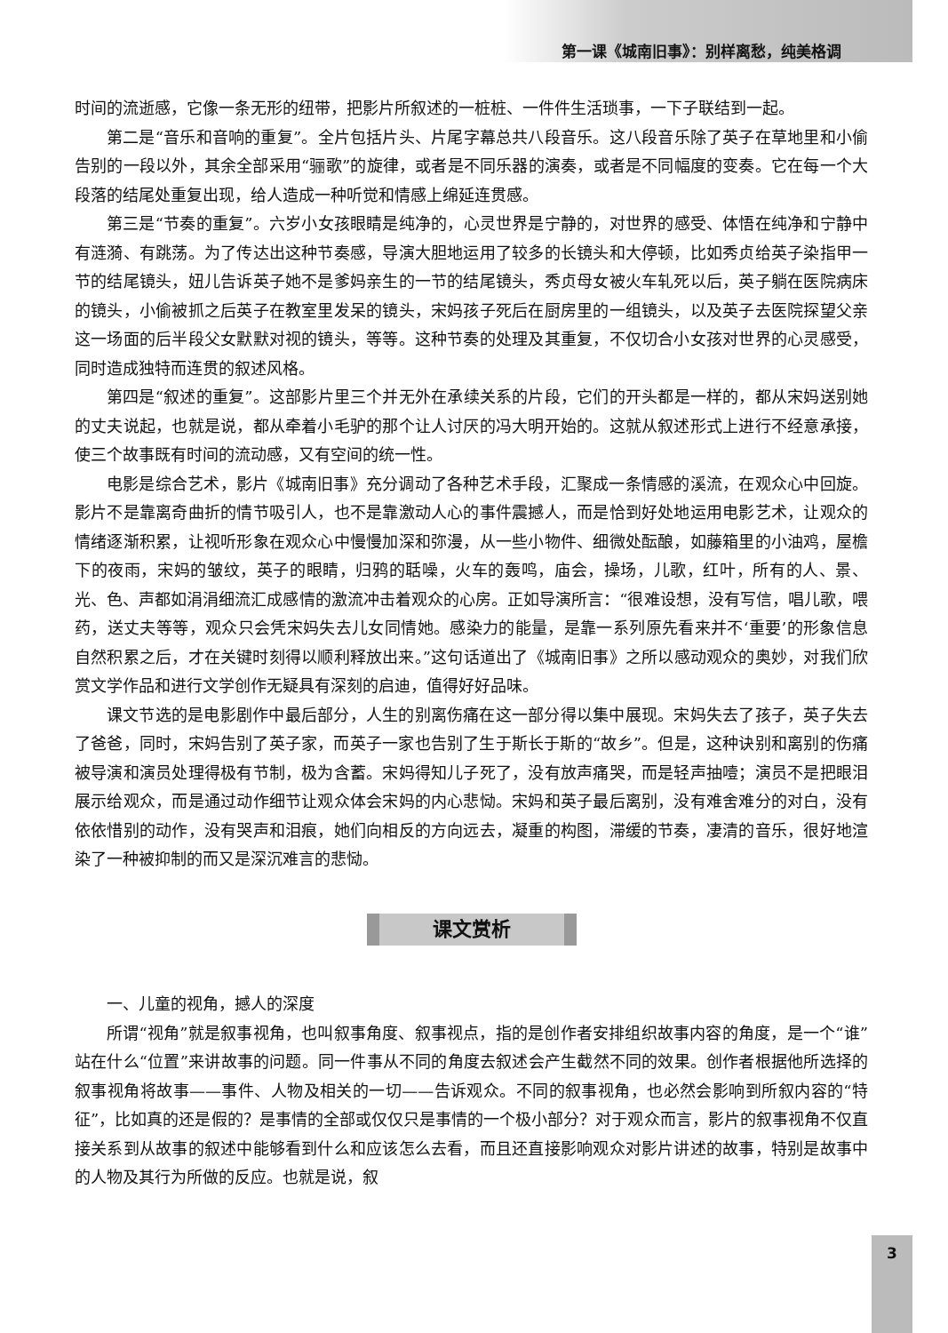第一课《城南旧事》：别样离愁，纯美格调
时间的流逝感，它像一条无形的纽带，把影片所叙述的一桩桩、一件件生活琐事，一下子联结到一起。
第二是“音乐和音响的重复”。全片包括片头、片尾字幕总共八段音乐。这八段音乐除了英子在草地里和小偷告别的一段以外，其余全部采用“骊歌”的旋律，或者是不同乐器的演奏，或者是不同幅度的变奏。它在每一个大段落的结尾处重复出现，给人造成一种听觉和情感上绵延连贯感。
第三是“节奏的重复”。六岁小女孩眼睛是纯净的，心灵世界是宁静的，对世界的感受、体悟在纯净和宁静中有涟漪、有跳荡。为了传达出这种节奏感，导演大胆地运用了较多的长镜头和大停顿，比如秀贞给英子染指甲一节的结尾镜头，妞儿告诉英子她不是爹妈亲生的一节的结尾镜头，秀贞母女被火车轧死以后，英子躺在医院病床的镜头，小偷被抓之后英子在教室里发呆的镜头，宋妈孩子死后在厨房里的一组镜头，以及英子去医院探望父亲这一场面的后半段父女默默对视的镜头，等等。这种节奏的处理及其重复，不仅切合小女孩对世界的心灵感受，同时造成独特而连贯的叙述风格。
第四是“叙述的重复”。这部影片里三个并无外在承续关系的片段，它们的开头都是一样的，都从宋妈送别她的丈夫说起，也就是说，都从牵着小毛驴的那个让人讨厌的冯大明开始的。这就从叙述形式上进行不经意承接，使三个故事既有时间的流动感，又有空间的统一性。
电影是综合艺术，影片《城南旧事》充分调动了各种艺术手段，汇聚成一条情感的溪流，在观众心中回旋。影片不是靠离奇曲折的情节吸引人，也不是靠激动人心的事件震撼人，而是恰到好处地运用电影艺术，让观众的情绪逐渐积累，让视听形象在观众心中慢慢加深和弥漫，从一些小物件、细微处酝酿，如藤箱里的小油鸡，屋檐下的夜雨，宋妈的皱纹，英子的眼睛，归鸦的聒噪，火车的轰鸣，庙会，操场，儿歌，红叶，所有的人、景、光、色、声都如涓涓细流汇成感情的激流冲击着观众的心房。正如导演所言：“很难设想，没有写信，唱儿歌，喂药，送丈夫等等，观众只会凭宋妈失去儿女同情她。感染力的能量，是靠一系列原先看来并不‘重要’的形象信息自然积累之后，才在关键时刻得以顺利释放出来。”这句话道出了《城南旧事》之所以感动观众的奥妙，对我们欣赏文学作品和进行文学创作无疑具有深刻的启迪，值得好好品味。
课文节选的是电影剧作中最后部分，人生的别离伤痛在这一部分得以集中展现。宋妈失去了孩子，英子失去了爸爸，同时，宋妈告别了英子家，而英子一家也告别了生于斯长于斯的“故乡”。但是，这种诀别和离别的伤痛被导演和演员处理得极有节制，极为含蓄。宋妈得知儿子死了，没有放声痛哭，而是轻声抽噎；演员不是把眼泪展示给观众，而是通过动作细节让观众体会宋妈的内心悲恸。宋妈和英子最后离别，没有难舍难分的对白，没有依依惜别的动作，没有哭声和泪痕，她们向相反的方向远去，凝重的构图，滞缓的节奏，凄清的音乐，很好地渲染了一种被抑制的而又是深沉难言的悲恸。
课文赏析
一、儿童的视角，撼人的深度
所谓“视角”就是叙事视角，也叫叙事角度、叙事视点，指的是创作者安排组织故事内容的角度，是一个“谁”站在什么“位置”来讲故事的问题。同一件事从不同的角度去叙述会产生截然不同的效果。创作者根据他所选择的叙事视角将故事——事件、人物及相关的一切——告诉观众。不同的叙事视角，也必然会影响到所叙内容的“特征”，比如真的还是假的？是事情的全部或仅仅只是事情的一个极小部分？对于观众而言，影片的叙事视角不仅直接关系到从故事的叙述中能够看到什么和应该怎么去看，而且还直接影响观众对影片讲述的故事，特别是故事中的人物及其行为所做的反应。也就是说，叙
3